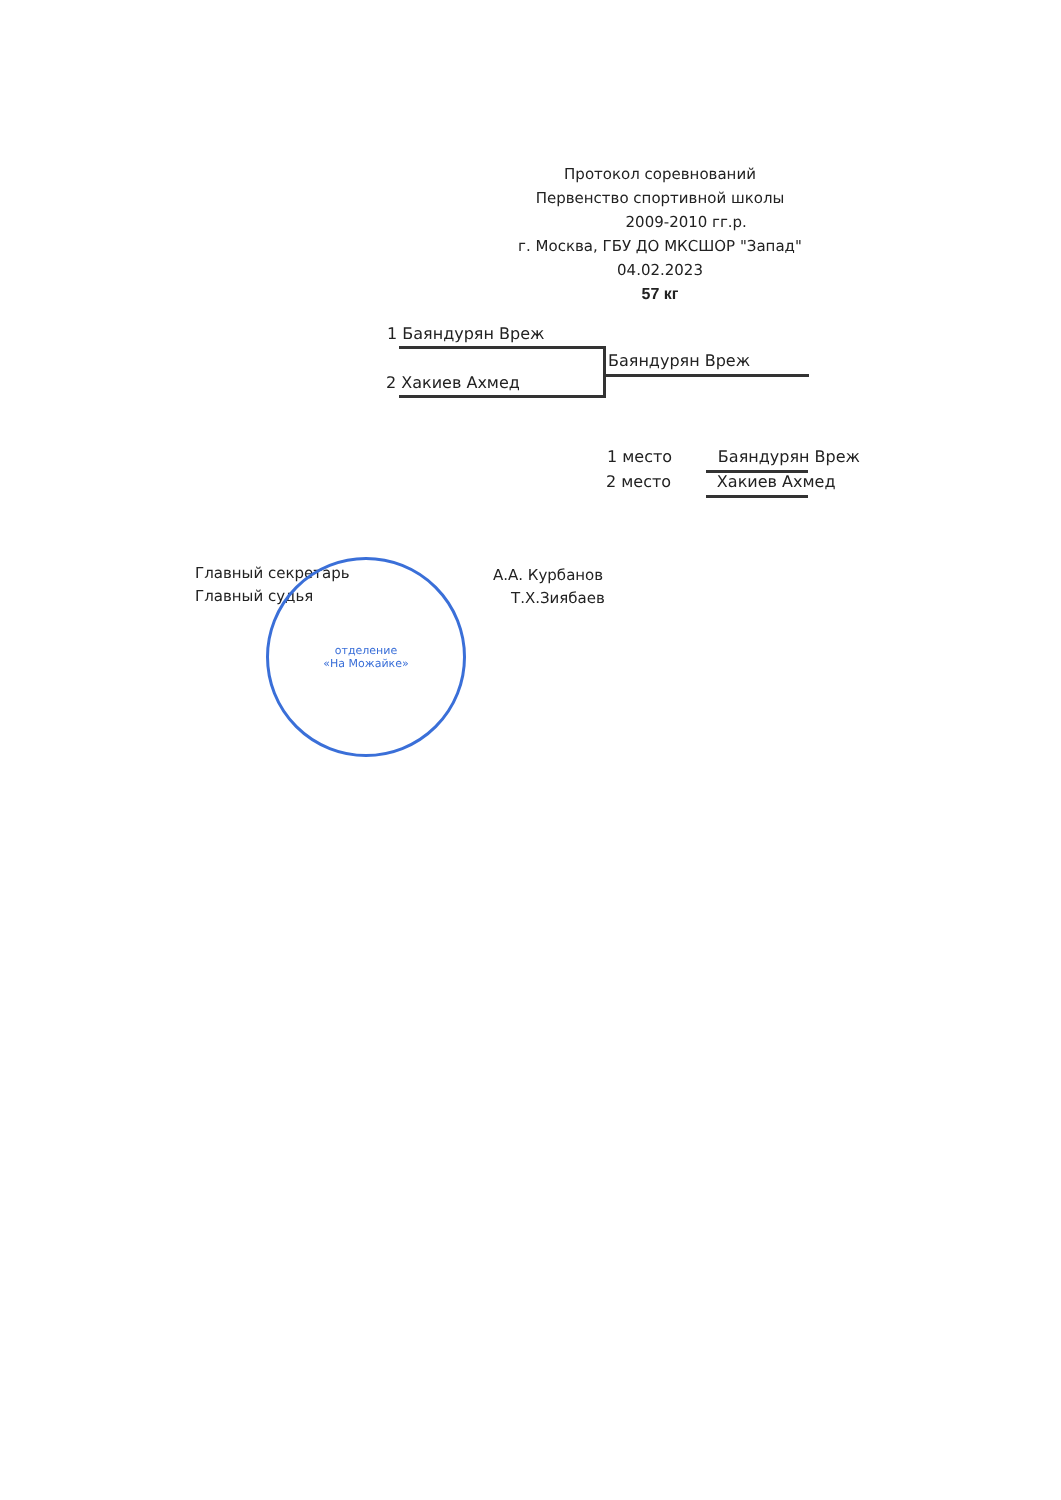Протокол соревнований
Первенство спортивной школы
2009-2010 гг.р.
г. Москва, ГБУ ДО МКСШОР "Запад"
04.02.2023
57 кг
1 Баяндурян Вреж
2 Хакиев Ахмед
Баяндурян Вреж
1 место Баяндурян Вреж
2 место Хакиев Ахмед
Главный секретарь А.А. Курбанов
Главный судья Т.Х.Зиябаев
отделение
«На Можайке»